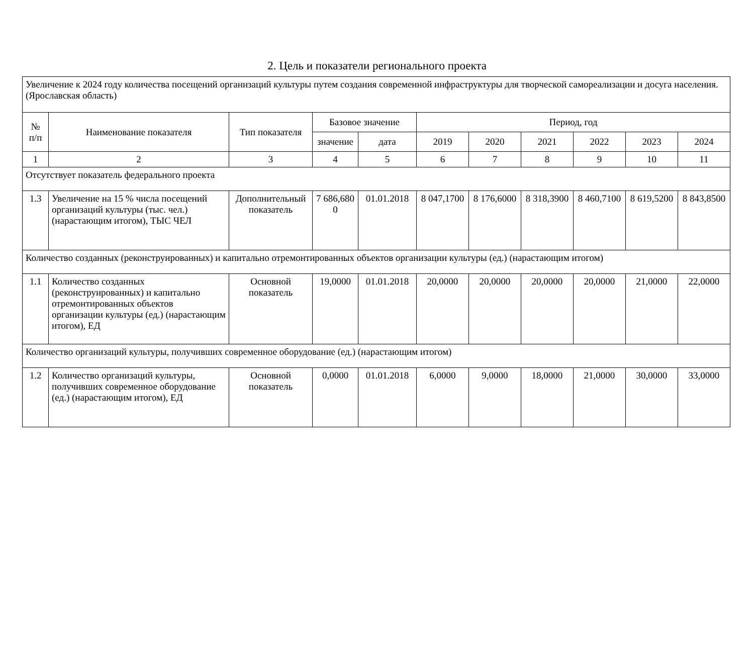2. Цель и показатели регионального проекта
| Увеличение к 2024 году количества посещений организаций культуры путем создания современной инфраструктуры для творческой самореализации и досуга населения. (Ярославская область) | | | | | | | | | | |
| № п/п | Наименование показателя | Тип показателя | Базовое значение | | Период, год | | | | | |
| | | | значение | дата | 2019 | 2020 | 2021 | 2022 | 2023 | 2024 |
| 1 | 2 | 3 | 4 | 5 | 6 | 7 | 8 | 9 | 10 | 11 |
| Отсутствует показатель федерального проекта | | | | | | | | | | |
| 1.3 | Увеличение на 15 % числа посещений организаций культуры (тыс. чел.) (нарастающим итогом), ТЫС ЧЕЛ | Дополнительный показатель | 7 686,680 0 | 01.01.2018 | 8 047,1700 | 8 176,6000 | 8 318,3900 | 8 460,7100 | 8 619,5200 | 8 843,8500 |
| Количество созданных (реконструированных) и капитально отремонтированных объектов организации культуры (ед.) (нарастающим итогом) | | | | | | | | | | |
| 1.1 | Количество созданных (реконструированных) и капитально отремонтированных объектов организации культуры (ед.) (нарастающим итогом), ЕД | Основной показатель | 19,0000 | 01.01.2018 | 20,0000 | 20,0000 | 20,0000 | 20,0000 | 21,0000 | 22,0000 |
| Количество организаций культуры, получивших современное оборудование (ед.) (нарастающим итогом) | | | | | | | | | | |
| 1.2 | Количество организаций культуры, получивших современное оборудование (ед.) (нарастающим итогом), ЕД | Основной показатель | 0,0000 | 01.01.2018 | 6,0000 | 9,0000 | 18,0000 | 21,0000 | 30,0000 | 33,0000 |